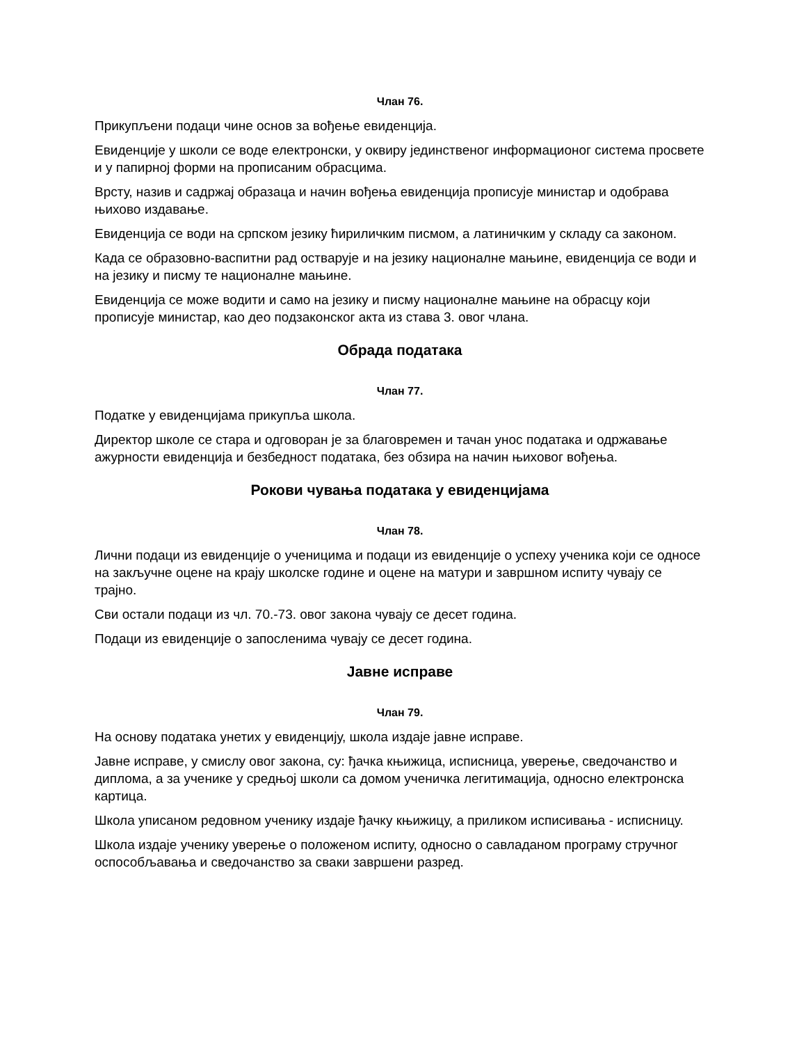Члан 76.
Прикупљени подаци чине основ за вођење евиденција.
Евиденције у школи се воде електронски, у оквиру јединственог информационог система просвете и у папирној форми на прописаним обрасцима.
Врсту, назив и садржај образаца и начин вођења евиденција прописује министар и одобрава њихово издавање.
Евиденција се води на српском језику ћириличким писмом, а латиничким у складу са законом.
Када се образовно-васпитни рад остварује и на језику националне мањине, евиденција се води и на језику и писму те националне мањине.
Евиденција се може водити и само на језику и писму националне мањине на обрасцу који прописује министар, као део подзаконског акта из става 3. овог члана.
Обрада података
Члан 77.
Податке у евиденцијама прикупља школа.
Директор школе се стара и одговоран је за благовремен и тачан унос података и одржавање ажурности евиденција и безбедност података, без обзира на начин њиховог вођења.
Рокови чувања података у евиденцијама
Члан 78.
Лични подаци из евиденције о ученицима и подаци из евиденције о успеху ученика који се односе на закључне оцене на крају школске године и оцене на матури и завршном испиту чувају се трајно.
Сви остали подаци из чл. 70.-73. овог закона чувају се десет година.
Подаци из евиденције о запосленима чувају се десет година.
Јавне исправе
Члан 79.
На основу података унетих у евиденцију, школа издаје јавне исправе.
Јавне исправе, у смислу овог закона, су: ђачка књижица, исписница, уверење, сведочанство и диплома, а за ученике у средњој школи са домом ученичка легитимација, односно електронска картица.
Школа уписаном редовном ученику издаје ђачку књижицу, а приликом исписивања - исписницу.
Школа издаје ученику уверење о положеном испиту, односно о савладаном програму стручног оспособљавања и сведочанство за сваки завршени разред.